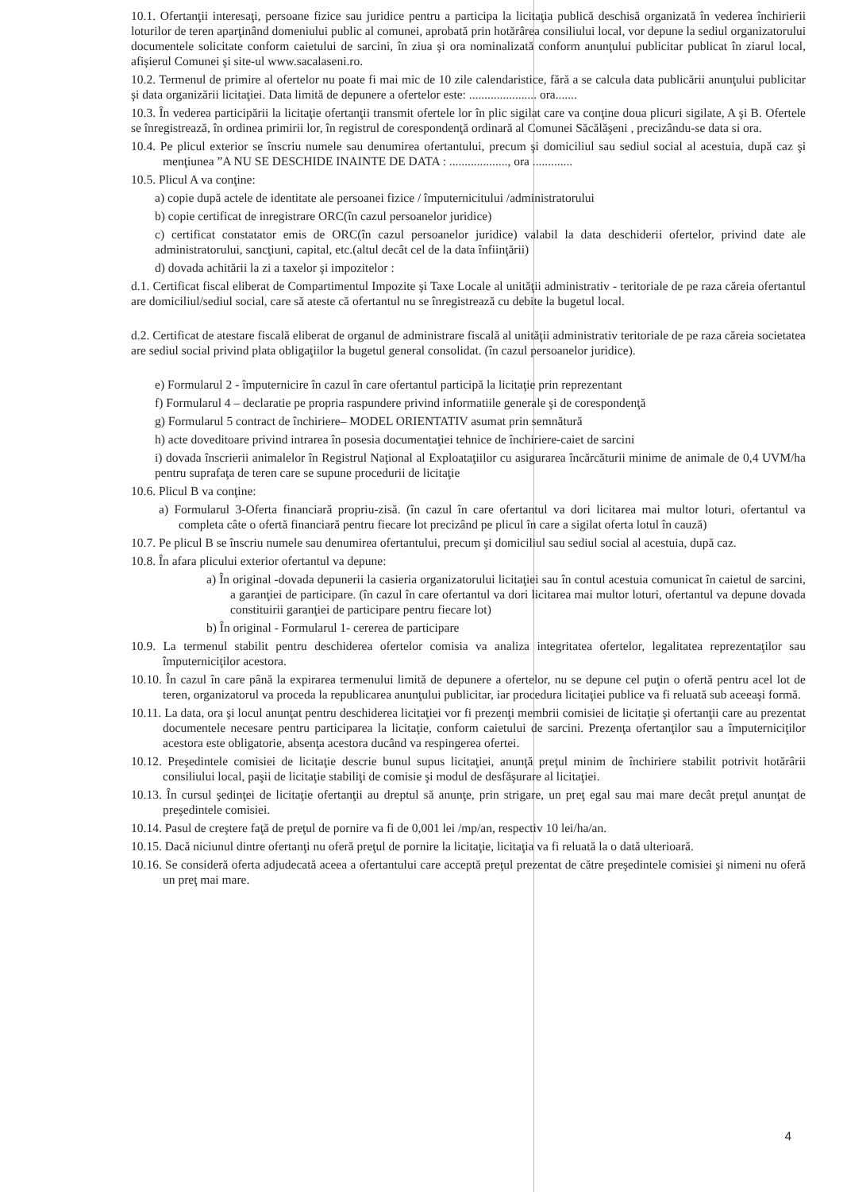10.1. Ofertanţii interesaţi, persoane fizice sau juridice pentru a participa la licitaţia publică deschisă organizată în vederea închirierii loturilor de teren aparţinând domeniului public al comunei, aprobată prin hotărârea consiliului local, vor depune la sediul organizatorului documentele solicitate conform caietului de sarcini, în ziua şi ora nominalizată conform anunţului publicitar publicat în ziarul local, afişierul Comunei şi site-ul www.sacalaseni.ro.
10.2. Termenul de primire al ofertelor nu poate fi mai mic de 10 zile calendaristice, fără a se calcula data publicării anunţului publicitar şi data organizării licitaţiei. Data limită de depunere a ofertelor este: ...................... ora.......
10.3. În vederea participării la licitaţie ofertanţii transmit ofertele lor în plic sigilat care va conţine doua plicuri sigilate, A şi B. Ofertele se înregistrează, în ordinea primirii lor, în registrul de corespondenţă ordinară al Comunei Săcălăşeni , precizându-se data si ora.
10.4. Pe plicul exterior se înscriu numele sau denumirea ofertantului, precum şi domiciliul sau sediul social al acestuia, după caz şi menţiunea ”A NU SE DESCHIDE INAINTE DE DATA : ..................., ora .............
10.5. Plicul A va conţine:
a) copie după actele de identitate ale persoanei fizice / împuternicitului /administratorului
b) copie certificat de inregistrare ORC(în cazul persoanelor juridice)
c) certificat constatator emis de ORC(în cazul persoanelor juridice) valabil la data deschiderii ofertelor, privind date ale administratorului, sancţiuni, capital, etc.(altul decât cel de la data înfiinţării)
d) dovada achitării la zi a taxelor şi impozitelor :
d.1. Certificat fiscal eliberat de Compartimentul Impozite şi Taxe Locale al unităţii administrativ - teritoriale de pe raza căreia ofertantul are domiciliul/sediul social, care să ateste că ofertantul nu se înregistrează cu debite la bugetul local.
d.2. Certificat de atestare fiscală eliberat de organul de administrare fiscală al unităţii administrativ teritoriale de pe raza căreia societatea are sediul social privind plata obligaţiilor la bugetul general consolidat. (în cazul persoanelor juridice).
e) Formularul 2 - împuternicire în cazul în care ofertantul participă la licitaţie prin reprezentant
f) Formularul 4 – declaratie pe propria raspundere privind informatiile generale şi de corespondenţă
g) Formularul 5 contract de închiriere– MODEL ORIENTATIV asumat prin semnătură
h) acte doveditoare privind intrarea în posesia documentaţiei tehnice de închiriere-caiet de sarcini
i) dovada înscrierii animalelor în Registrul Naţional al Exploataţiilor cu asigurarea încărcăturii minime de animale de 0,4 UVM/ha pentru suprafaţa de teren care se supune procedurii de licitaţie
10.6. Plicul B va conţine:
a) Formularul 3-Oferta financiară propriu-zisă. (în cazul în care ofertantul va dori licitarea mai multor loturi, ofertantul va completa câte o ofertă financiară pentru fiecare lot precizând pe plicul în care a sigilat oferta lotul în cauză)
10.7. Pe plicul B se înscriu numele sau denumirea ofertantului, precum şi domiciliul sau sediul social al acestuia, după caz.
10.8. În afara plicului exterior ofertantul va depune:
a) În original -dovada depunerii la casieria organizatorului licitaţiei sau în contul acestuia comunicat în caietul de sarcini, a garanţiei de participare. (în cazul în care ofertantul va dori licitarea mai multor loturi, ofertantul va depune dovada constituirii garanţiei de participare pentru fiecare lot)
b) În original - Formularul 1- cererea de participare
10.9. La termenul stabilit pentru deschiderea ofertelor comisia va analiza integritatea ofertelor, legalitatea reprezentaţilor sau împuterniciţilor acestora.
10.10. În cazul în care până la expirarea termenului limită de depunere a ofertelor, nu se depune cel puţin o ofertă pentru acel lot de teren, organizatorul va proceda la republicarea anunţului publicitar, iar procedura licitaţiei publice va fi reluată sub aceeaşi formă.
10.11. La data, ora şi locul anunţat pentru deschiderea licitaţiei vor fi prezenţi membrii comisiei de licitaţie şi ofertanţii care au prezentat documentele necesare pentru participarea la licitaţie, conform caietului de sarcini. Prezenţa ofertanţilor sau a împuterniciţilor acestora este obligatorie, absenţa acestora ducând va respingerea ofertei.
10.12. Preşedintele comisiei de licitaţie descrie bunul supus licitaţiei, anunţă preţul minim de închiriere stabilit potrivit hotărârii consiliului local, paşii de licitaţie stabiliţi de comisie şi modul de desfăşurare al licitaţiei.
10.13. În cursul şedinţei de licitaţie ofertanţii au dreptul să anunţe, prin strigare, un preţ egal sau mai mare decât preţul anunţat de preşedintele comisiei.
10.14. Pasul de creştere faţă de preţul de pornire va fi de 0,001 lei /mp/an, respectiv 10 lei/ha/an.
10.15. Dacă niciunul dintre ofertanţi nu oferă preţul de pornire la licitaţie, licitaţia va fi reluată la o dată ulterioară.
10.16. Se consideră oferta adjudecată aceea a ofertantului care acceptă preţul prezentat de către preşedintele comisiei şi nimeni nu oferă un preţ mai mare.
4